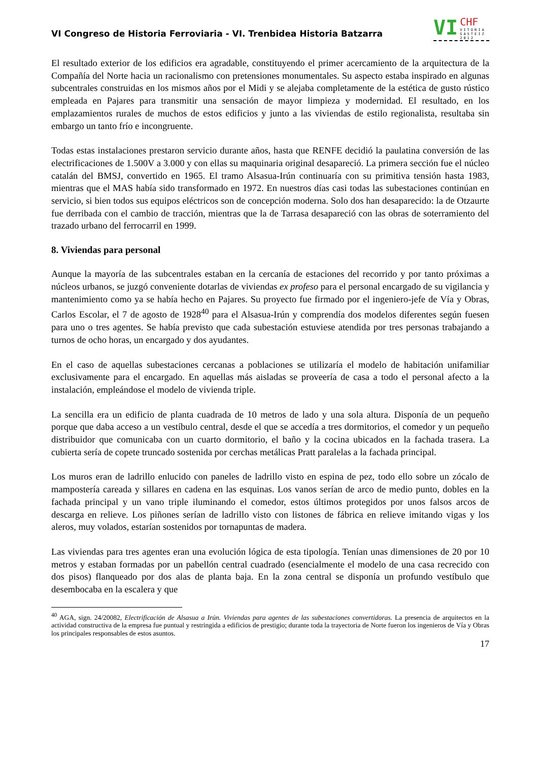VI Congreso de Historia Ferroviaria - VI. Trenbidea Historia Batzarra
VI
CHF
VITORIA GASTEIZ 2012
El resultado exterior de los edificios era agradable, constituyendo el primer acercamiento de la arquitectura de la Compañía del Norte hacia un racionalismo con pretensiones monumentales. Su aspecto estaba inspirado en algunas subcentrales construidas en los mismos años por el Midi y se alejaba completamente de la estética de gusto rústico empleada en Pajares para transmitir una sensación de mayor limpieza y modernidad. El resultado, en los emplazamientos rurales de muchos de estos edificios y junto a las viviendas de estilo regionalista, resultaba sin embargo un tanto frío e incongruente.
Todas estas instalaciones prestaron servicio durante años, hasta que RENFE decidió la paulatina conversión de las electrificaciones de 1.500V a 3.000 y con ellas su maquinaria original desapareció. La primera sección fue el núcleo catalán del BMSJ, convertido en 1965. El tramo Alsasua-Irún continuaría con su primitiva tensión hasta 1983, mientras que el MAS había sido transformado en 1972. En nuestros días casi todas las subestaciones continúan en servicio, si bien todos sus equipos eléctricos son de concepción moderna. Solo dos han desaparecido: la de Otzaurte fue derribada con el cambio de tracción, mientras que la de Tarrasa desapareció con las obras de soterramiento del trazado urbano del ferrocarril en 1999.
8. Viviendas para personal
Aunque la mayoría de las subcentrales estaban en la cercanía de estaciones del recorrido y por tanto próximas a núcleos urbanos, se juzgó conveniente dotarlas de viviendas ex profeso para el personal encargado de su vigilancia y mantenimiento como ya se había hecho en Pajares. Su proyecto fue firmado por el ingeniero-jefe de Vía y Obras, Carlos Escolar, el 7 de agosto de 1928<sup>40</sup> para el Alsasua-Irún y comprendía dos modelos diferentes según fuesen para uno o tres agentes. Se había previsto que cada subestación estuviese atendida por tres personas trabajando a turnos de ocho horas, un encargado y dos ayudantes.
En el caso de aquellas subestaciones cercanas a poblaciones se utilizaría el modelo de habitación unifamiliar exclusivamente para el encargado. En aquellas más aisladas se proveería de casa a todo el personal afecto a la instalación, empleándose el modelo de vivienda triple.
La sencilla era un edificio de planta cuadrada de 10 metros de lado y una sola altura. Disponía de un pequeño porque que daba acceso a un vestíbulo central, desde el que se accedía a tres dormitorios, el comedor y un pequeño distribuidor que comunicaba con un cuarto dormitorio, el baño y la cocina ubicados en la fachada trasera. La cubierta sería de copete truncado sostenida por cerchas metálicas Pratt paralelas a la fachada principal.
Los muros eran de ladrillo enlucido con paneles de ladrillo visto en espina de pez, todo ello sobre un zócalo de mampostería careada y sillares en cadena en las esquinas. Los vanos serían de arco de medio punto, dobles en la fachada principal y un vano triple iluminando el comedor, estos últimos protegidos por unos falsos arcos de descarga en relieve. Los piñones serían de ladrillo visto con listones de fábrica en relieve imitando vigas y los aleros, muy volados, estarían sostenidos por tornapuntas de madera.
Las viviendas para tres agentes eran una evolución lógica de esta tipología. Tenían unas dimensiones de 20 por 10 metros y estaban formadas por un pabellón central cuadrado (esencialmente el modelo de una casa recrecido con dos pisos) flanqueado por dos alas de planta baja. En la zona central se disponía un profundo vestíbulo que desembocaba en la escalera y que
<sup>40</sup> AGA, sign. 24/20082, Electrificación de Alsasua a Irún. Viviendas para agentes de las subestaciones convertidoras. La presencia de arquitectos en la actividad constructiva de la empresa fue puntual y restringida a edificios de prestigio; durante toda la trayectoria de Norte fueron los ingenieros de Vía y Obras los principales responsables de estos asuntos.
17